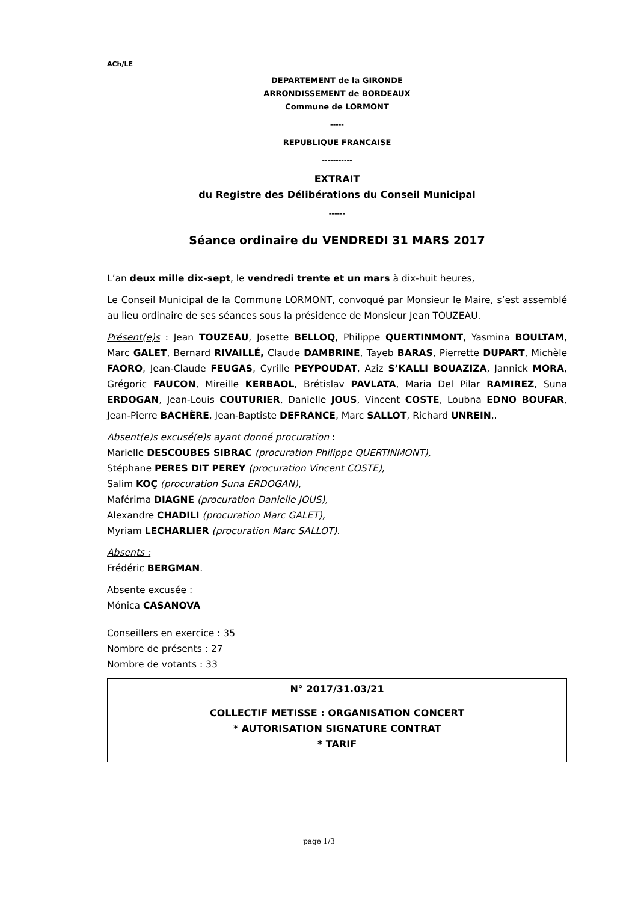ACh/LE
DEPARTEMENT de la GIRONDE
ARRONDISSEMENT de BORDEAUX
Commune de LORMONT
-----
REPUBLIQUE FRANCAISE
-----------
EXTRAIT
du Registre des Délibérations du Conseil Municipal
------
Séance ordinaire du VENDREDI 31 MARS 2017
L’an deux mille dix-sept, le vendredi trente et un mars à dix-huit heures,
Le Conseil Municipal de la Commune LORMONT, convoqué par Monsieur le Maire, s’est assemblé au lieu ordinaire de ses séances sous la présidence de Monsieur Jean TOUZEAU.
Présent(e)s : Jean TOUZEAU, Josette BELLOQ, Philippe QUERTINMONT, Yasmina BOULTAM, Marc GALET, Bernard RIVAILLÉ, Claude DAMBRINE, Tayeb BARAS, Pierrette DUPART, Michèle FAORO, Jean-Claude FEUGAS, Cyrille PEYPOUDAT, Aziz S’KALLI BOUAZIZA, Jannick MORA, Grégoric FAUCON, Mireille KERBAOL, Brétislav PAVLATA, Maria Del Pilar RAMIREZ, Suna ERDOGAN, Jean-Louis COUTURIER, Danielle JOUS, Vincent COSTE, Loubna EDNO BOUFAR, Jean-Pierre BACHÈRE, Jean-Baptiste DEFRANCE, Marc SALLOT, Richard UNREIN,.
Absent(e)s excusé(e)s ayant donné procuration :
Marielle DESCOUBES SIBRAC (procuration Philippe QUERTINMONT),
Stéphane PERES DIT PEREY (procuration Vincent COSTE),
Salim KOÇ (procuration Suna ERDOGAN),
Maférima DIAGNE (procuration Danielle JOUS),
Alexandre CHADILI (procuration Marc GALET),
Myriam LECHARLIER (procuration Marc SALLOT).
Absents :
Frédéric BERGMAN.
Absente excusée :
Mónica CASANOVA
Conseillers en exercice : 35
Nombre de présents : 27
Nombre de votants : 33
N° 2017/31.03/21
COLLECTIF METISSE : ORGANISATION CONCERT
* AUTORISATION SIGNATURE CONTRAT
* TARIF
page 1/3